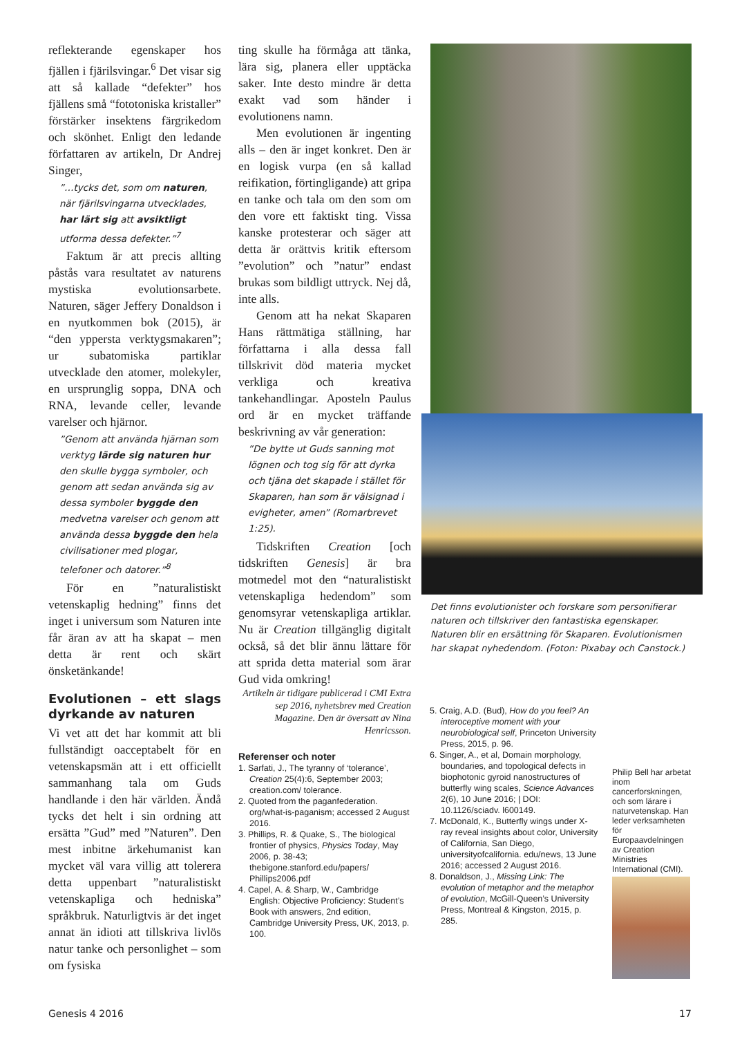reflekterande egenskaper hos fjällen i fjärilsvingar.<sup>6</sup> Det visar sig att så kallade “defekter” hos fjällens små “fototoniska kristaller” förstärker insektens färgrikedom och skönhet. Enligt den ledande författaren av artikeln, Dr Andrej Singer,
”…tycks det, som om naturen, när fjärilsvingarna utvecklades, har lärt sig att avsiktligt utforma dessa defekter.”<sup>7</sup>
Faktum är att precis allting påstås vara resultatet av naturens mystiska evolutionsarbete. Naturen, säger Jeffery Donaldson i en nyutkommen bok (2015), är “den yppersta verktygsmakaren”; ur subatomiska partiklar utvecklade den atomer, molekyler, en ursprunglig soppa, DNA och RNA, levande celler, levande varelser och hjärnor.
”Genom att använda hjärnan som verktyg lärde sig naturen hur den skulle bygga symboler, och genom att sedan använda sig av dessa symboler byggde den medvetna varelser och genom att använda dessa byggde den hela civilisationer med plogar, telefoner och datorer.”<sup>8</sup>
För en ”naturalistiskt vetenskaplig hedning” finns det inget i universum som Naturen inte får äran av att ha skapat – men detta är rent och skärt önsketänkande!
Evolutionen – ett slags dyrkande av naturen
Vi vet att det har kommit att bli fullständigt oacceptabelt för en vetenskapsmän att i ett officiellt sammanhang tala om Guds handlande i den här världen. Ändå tycks det helt i sin ordning att ersätta ”Gud” med ”Naturen”. Den mest inbitne ärkehumanist kan mycket väl vara villig att tolerera detta uppenbart ”naturalistiskt vetenskapliga och hedniska” språkbruk. Naturligtvis är det inget annat än idioti att tillskriva livlös natur tanke och personlighet – som om fysiska
ting skulle ha förmåga att tänka, lära sig, planera eller upptäcka saker. Inte desto mindre är detta exakt vad som händer i evolutionens namn.
Men evolutionen är ingenting alls – den är inget konkret. Den är en logisk vurpa (en så kallad reifikation, förtingligande) att gripa en tanke och tala om den som om den vore ett faktiskt ting. Vissa kanske protesterar och säger att detta är orättvis kritik eftersom ”evolution” och ”natur” endast brukas som bildligt uttryck. Nej då, inte alls.
Genom att ha nekat Skaparen Hans rättmätiga ställning, har författarna i alla dessa fall tillskrivit död materia mycket verkliga och kreativa tankehandlingar. Aposteln Paulus ord är en mycket träffande beskrivning av vår generation:
”De bytte ut Guds sanning mot lögnen och tog sig för att dyrka och tjäna det skapade i stället för Skaparen, han som är välsignad i evigheter, amen” (Romarbrevet 1:25).
Tidskriften Creation [och tidskriften Genesis] är bra motmedel mot den “naturalistiskt vetenskapliga hedendom” som genomsyrar vetenskapliga artiklar. Nu är Creation tillgänglig digitalt också, så det blir ännu lättare för att sprida detta material som ärar Gud vida omkring!
Artikeln är tidigare publicerad i CMI Extra sep 2016, nyhetsbrev med Creation Magazine. Den är översatt av Nina Henricsson.
Referenser och noter
1. Sarfati, J., The tyranny of ‘tolerance’, Creation 25(4):6, September 2003; creation.com/ tolerance.
2. Quoted from the paganfederation. org/what-is-paganism; accessed 2 August 2016.
3. Phillips, R. & Quake, S., The biological frontier of physics, Physics Today, May 2006, p. 38-43; thebigone.stanford.edu/papers/ Phillips2006.pdf
4. Capel, A. & Sharp, W., Cambridge English: Objective Proficiency: Student’s Book with answers, 2nd edition, Cambridge University Press, UK, 2013, p. 100.
Det finns evolutionister och forskare som personifierar naturen och tillskriver den fantastiska egenskaper. Naturen blir en ersättning för Skaparen. Evolutionismen har skapat nyhedendom. (Foton: Pixabay och Canstock.)
5. Craig, A.D. (Bud), How do you feel? An interoceptive moment with your neurobiological self, Princeton University Press, 2015, p. 96.
6. Singer, A., et al, Domain morphology, boundaries, and topological defects in biophotonic gyroid nanostructures of butterfly wing scales, Science Advances 2(6), 10 June 2016; | DOI: 10.1126/sciadv. l600149.
7. McDonald, K., Butterfly wings under X-ray reveal insights about color, University of California, San Diego, universityofcalifornia. edu/news, 13 June 2016; accessed 2 August 2016.
8. Donaldson, J., Missing Link: The evolution of metaphor and the metaphor of evolution, McGill-Queen’s University Press, Montreal & Kingston, 2015, p. 285.
Philip Bell har arbetat inom cancerforskningen, och som lärare i naturvetenskap. Han leder verksamheten för Europaavdelningen av Creation Ministries International (CMI).
Genesis 4 2016 17